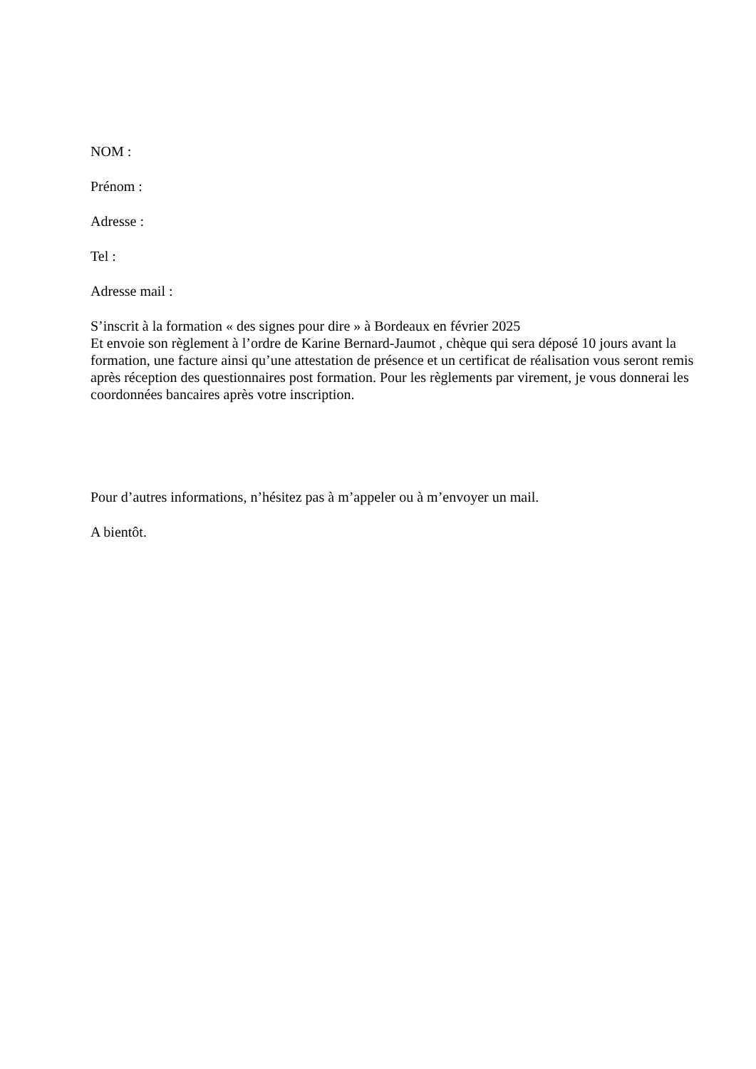NOM :
Prénom :
Adresse :
Tel :
Adresse mail :
S’inscrit à la formation « des signes pour dire » à Bordeaux en février 2025
Et envoie son règlement à l’ordre de Karine Bernard-Jaumot , chèque qui sera déposé 10 jours avant la formation, une facture ainsi qu’une attestation de présence et un certificat de réalisation vous seront remis après réception des questionnaires post formation. Pour les règlements par virement, je vous donnerai les coordonnées bancaires après votre inscription.
Pour d’autres informations, n’hésitez pas à m’appeler ou à m’envoyer un mail.
A bientôt.